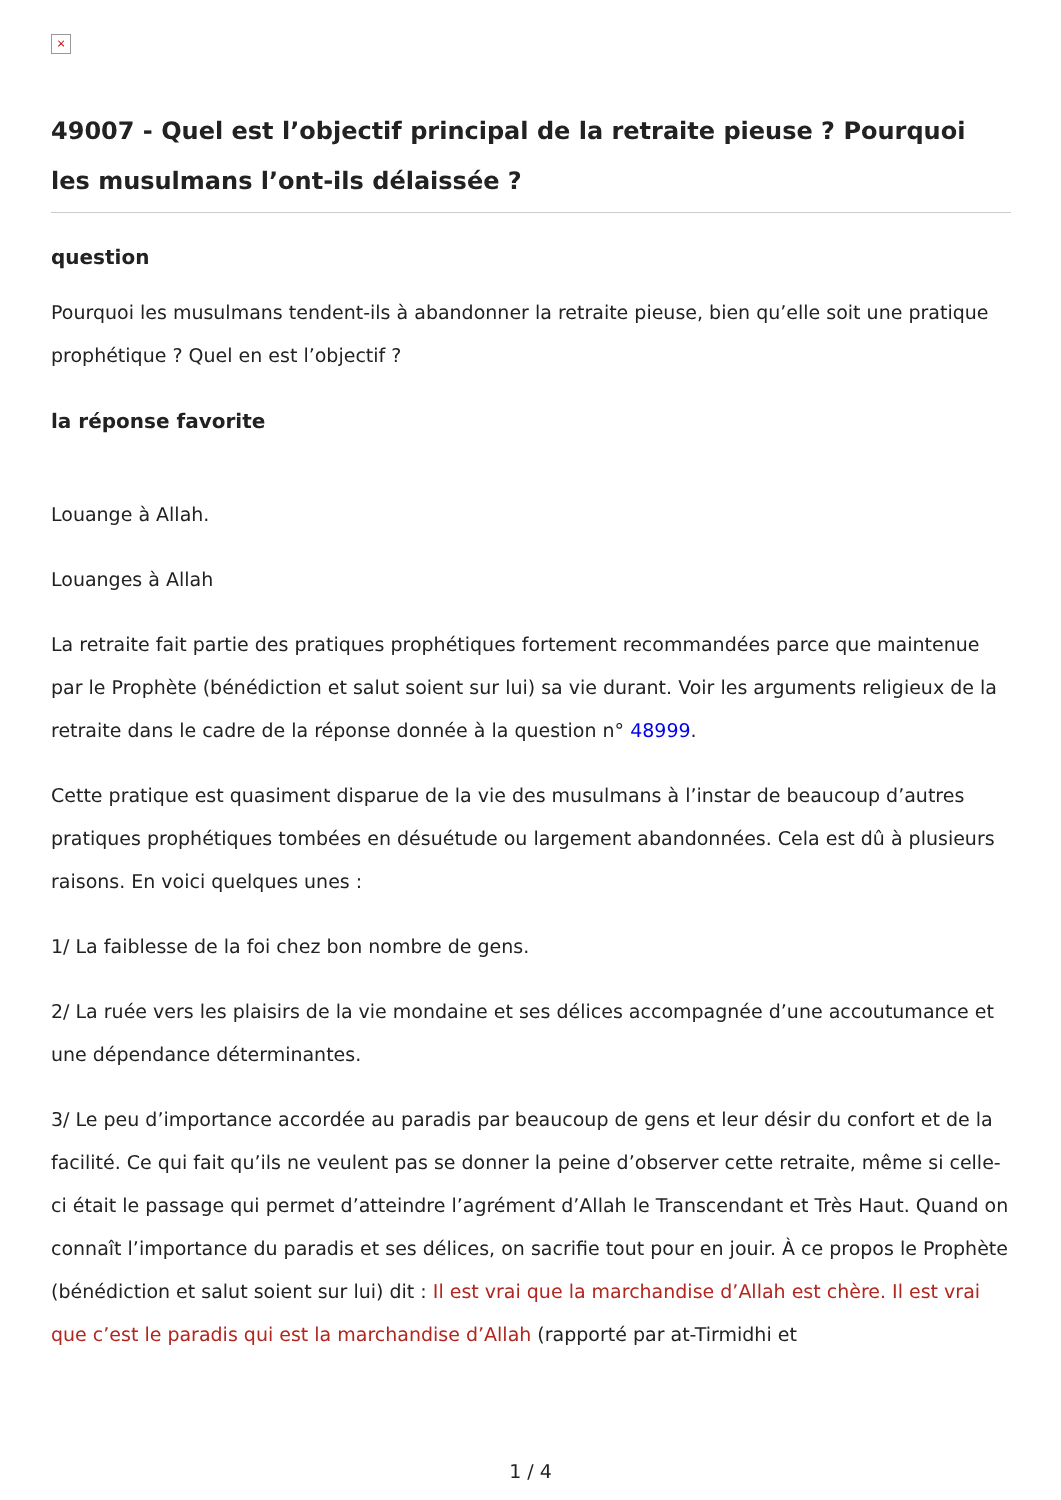×
49007 - Quel est l’objectif principal de la retraite pieuse ? Pourquoi les musulmans l’ont-ils délaissée ?
question
Pourquoi les musulmans tendent-ils à abandonner la retraite pieuse, bien qu’elle soit une pratique prophétique ? Quel en est l’objectif ?
la réponse favorite
Louange à Allah.
Louanges à Allah
La retraite fait partie des pratiques prophétiques fortement recommandées parce que maintenue par le Prophète (bénédiction et salut soient sur lui) sa vie durant. Voir les arguments religieux de la retraite dans le cadre de la réponse donnée à la question n° 48999.
Cette pratique est quasiment disparue de la vie des musulmans à l’instar de beaucoup d’autres pratiques prophétiques tombées en désuétude ou largement abandonnées. Cela est dû à plusieurs raisons. En voici quelques unes :
1/ La faiblesse de la foi chez bon nombre de gens.
2/ La ruée vers les plaisirs de la vie mondaine et ses délices accompagnée d’une accoutumance et une dépendance déterminantes.
3/ Le peu d’importance accordée au paradis par beaucoup de gens et leur désir du confort et de la facilité. Ce qui fait qu’ils ne veulent pas se donner la peine d’observer cette retraite, même si celle-ci était le passage qui permet d’atteindre l’agrément d’Allah le Transcendant et Très Haut. Quand on connaît l’importance du paradis et ses délices, on sacrifie tout pour en jouir. À ce propos le Prophète (bénédiction et salut soient sur lui) dit : Il est vrai que la marchandise d’Allah est chère. Il est vrai que c’est le paradis qui est la marchandise d’Allah (rapporté par at-Tirmidhi et
1 / 4